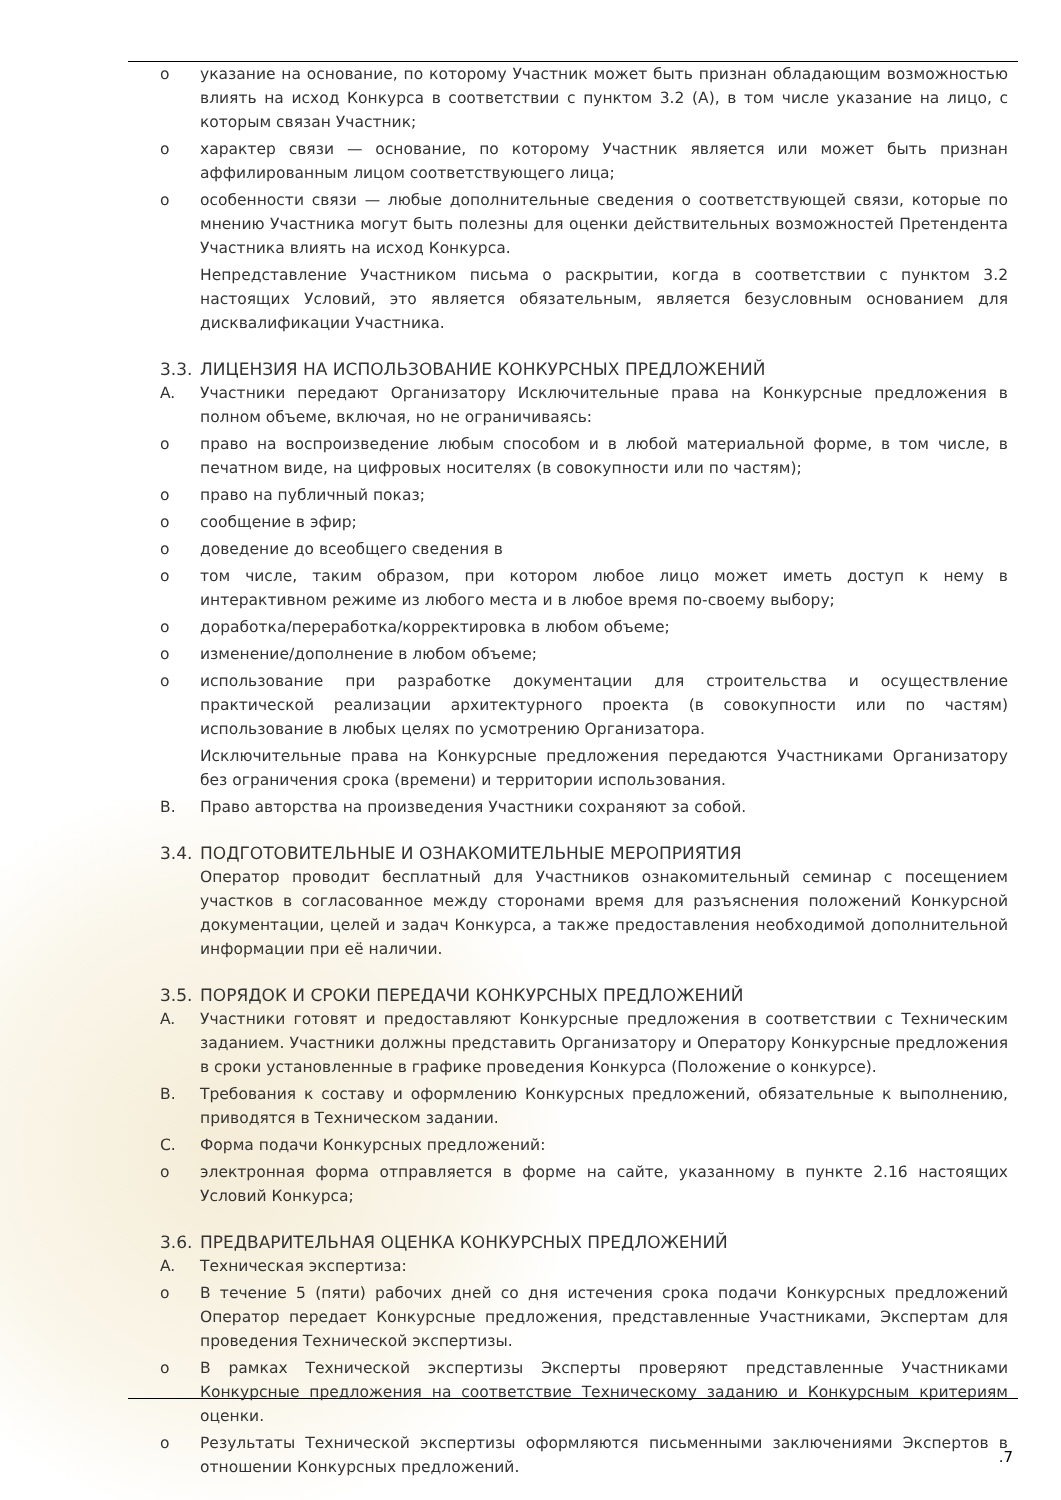o указание на основание, по которому Участник может быть признан обладающим возможностью влиять на исход Конкурса в соответствии с пунктом 3.2 (А), в том числе указание на лицо, с которым связан Участник;
o характер связи — основание, по которому Участник является или может быть признан аффилированным лицом соответствующего лица;
o особенности связи — любые дополнительные сведения о соответствующей связи, которые по мнению Участника могут быть полезны для оценки действительных возможностей Претендента Участника влиять на исход Конкурса.
Непредставление Участником письма о раскрытии, когда в соответствии с пунктом 3.2 настоящих Условий, это является обязательным, является безусловным основанием для дисквалификации Участника.
3.3. ЛИЦЕНЗИЯ НА ИСПОЛЬЗОВАНИЕ КОНКУРСНЫХ ПРЕДЛОЖЕНИЙ
A. Участники передают Организатору Исключительные права на Конкурсные предложения в полном объеме, включая, но не ограничиваясь:
o право на воспроизведение любым способом и в любой материальной форме, в том числе, в печатном виде, на цифровых носителях (в совокупности или по частям);
o право на публичный показ;
o сообщение в эфир;
o доведение до всеобщего сведения в
o том числе, таким образом, при котором любое лицо может иметь доступ к нему в интерактивном режиме из любого места и в любое время по-своему выбору;
o доработка/переработка/корректировка в любом объеме;
o изменение/дополнение в любом объеме;
o использование при разработке документации для строительства и осуществление практической реализации архитектурного проекта (в совокупности или по частям) использование в любых целях по усмотрению Организатора.
Исключительные права на Конкурсные предложения передаются Участниками Организатору без ограничения срока (времени) и территории использования.
B. Право авторства на произведения Участники сохраняют за собой.
3.4. ПОДГОТОВИТЕЛЬНЫЕ И ОЗНАКОМИТЕЛЬНЫЕ МЕРОПРИЯТИЯ
Оператор проводит бесплатный для Участников ознакомительный семинар с посещением участков в согласованное между сторонами время для разъяснения положений Конкурсной документации, целей и задач Конкурса, а также предоставления необходимой дополнительной информации при её наличии.
3.5. ПОРЯДОК И СРОКИ ПЕРЕДАЧИ КОНКУРСНЫХ ПРЕДЛОЖЕНИЙ
A. Участники готовят и предоставляют Конкурсные предложения в соответствии с Техническим заданием. Участники должны представить Организатору и Оператору Конкурсные предложения в сроки установленные в графике проведения Конкурса (Положение о конкурсе).
B. Требования к составу и оформлению Конкурсных предложений, обязательные к выполнению, приводятся в Техническом задании.
C. Форма подачи Конкурсных предложений:
o электронная форма отправляется в форме на сайте, указанному в пункте 2.16 настоящих Условий Конкурса;
3.6. ПРЕДВАРИТЕЛЬНАЯ ОЦЕНКА КОНКУРСНЫХ ПРЕДЛОЖЕНИЙ
A. Техническая экспертиза:
o В течение 5 (пяти) рабочих дней со дня истечения срока подачи Конкурсных предложений Оператор передает Конкурсные предложения, представленные Участниками, Экспертам для проведения Технической экспертизы.
o В рамках Технической экспертизы Эксперты проверяют представленные Участниками Конкурсные предложения на соответствие Техническому заданию и Конкурсным критериям оценки.
o Результаты Технической экспертизы оформляются письменными заключениями Экспертов в отношении Конкурсных предложений.
.7